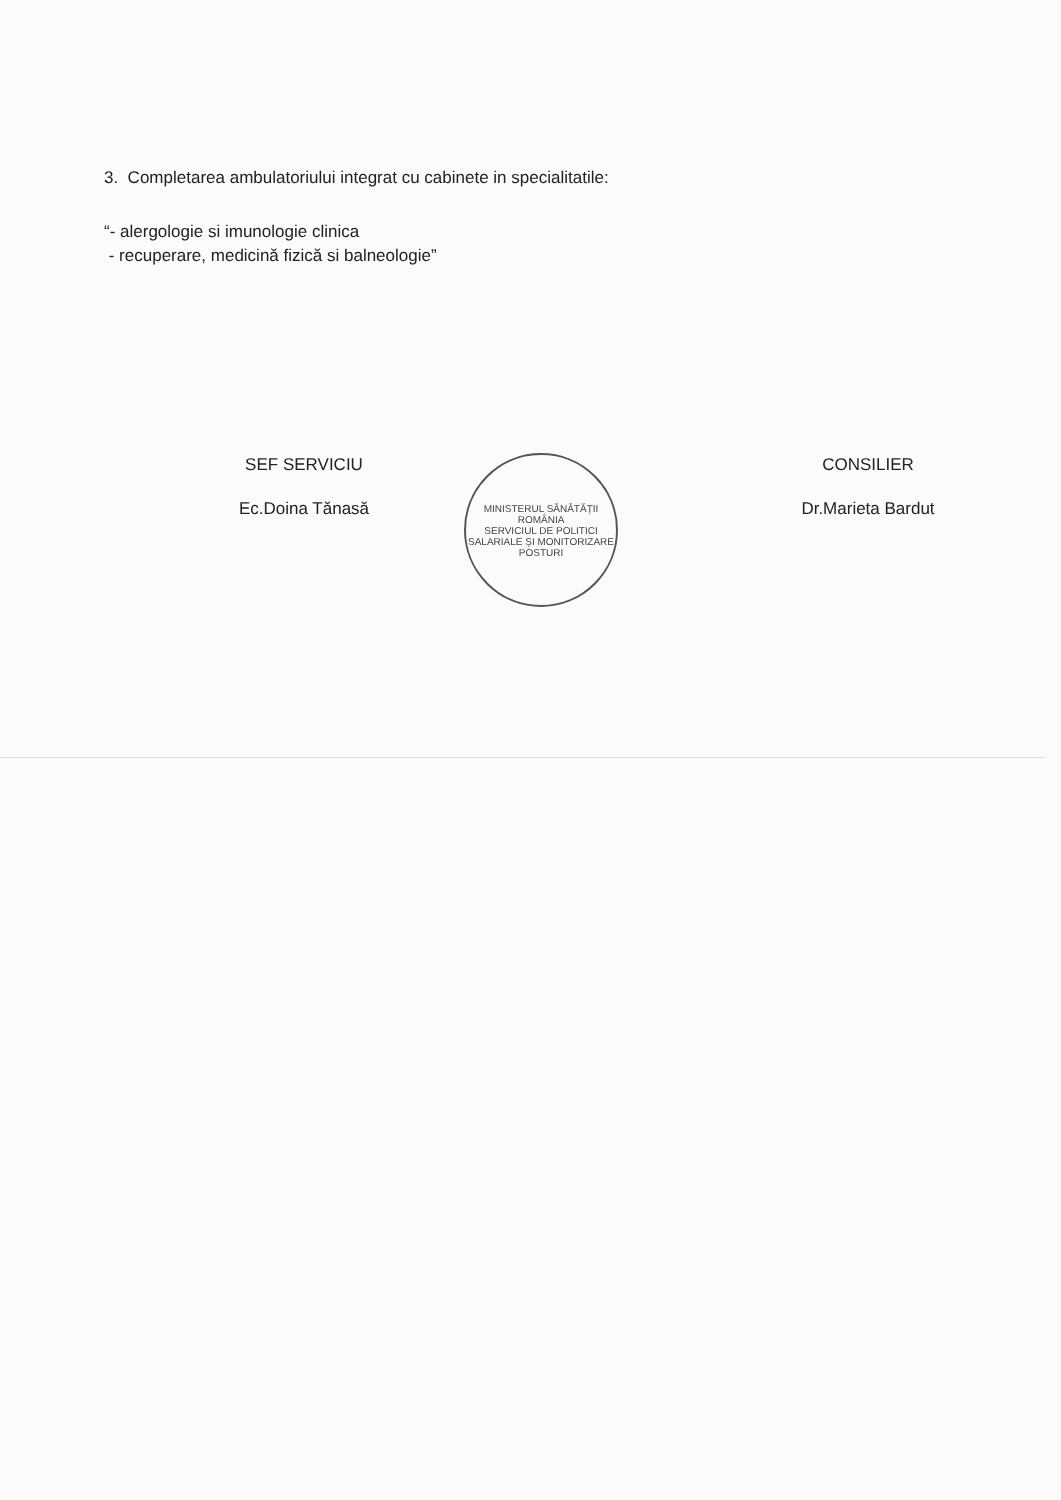3. Completarea ambulatoriului integrat cu cabinete in specialitatile:
“- alergologie si imunologie clinica
- recuperare, medicină fizică si balneologie”
SEF SERVICIU
Ec.Doina Tănasă
MINISTERUL SĂNĂTĂȚII
ROMÂNIA
SERVICIUL DE POLITICI SALARIALE ȘI MONITORIZARE POSTURI
CONSILIER
Dr.Marieta Bardut